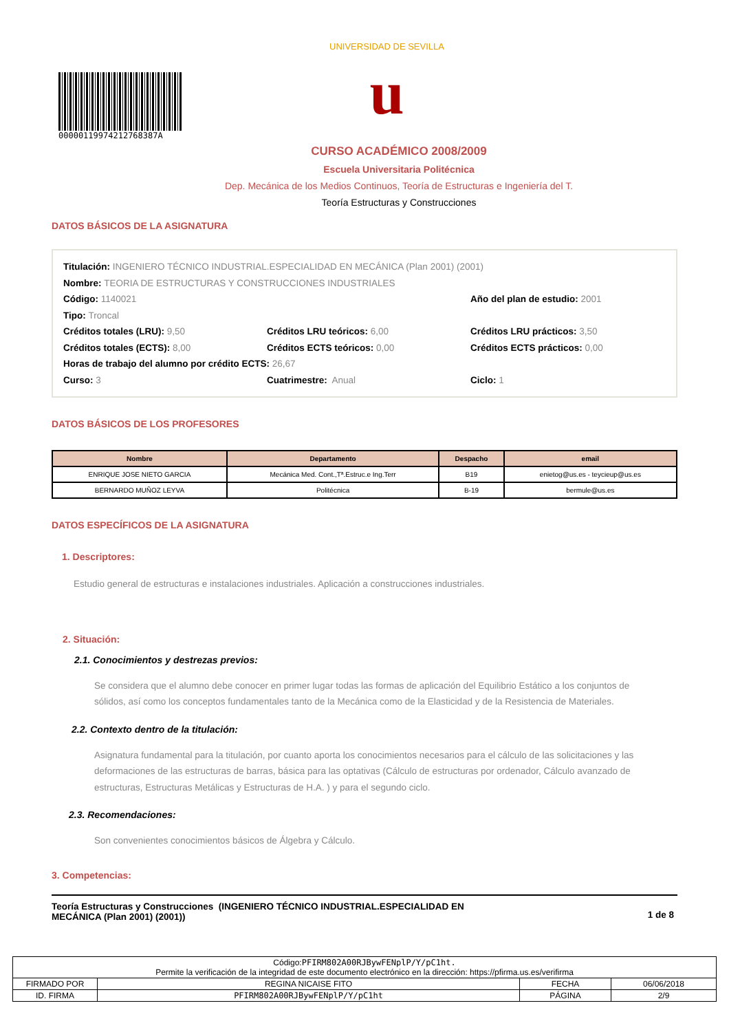0000011997421276838​7A
UNIVERSIDAD DE SEVILLA
u
CURSO ACADÉMICO 2008/2009
Escuela Universitaria Politécnica
Dep. Mecánica de los Medios Continuos, Teoría de Estructuras e Ingeniería del T.
Teoría Estructuras y Construcciones
DATOS BÁSICOS DE LA ASIGNATURA
Titulación: INGENIERO TÉCNICO INDUSTRIAL.ESPECIALIDAD EN MECÁNICA (Plan 2001) (2001)
Nombre: TEORIA DE ESTRUCTURAS Y CONSTRUCCIONES INDUSTRIALES
Código: 1140021 Año del plan de estudio: 2001
Tipo: Troncal
Créditos totales (LRU): 9,50 Créditos LRU teóricos: 6,00 Créditos LRU prácticos: 3,50
Créditos totales (ECTS): 8,00 Créditos ECTS teóricos: 0,00 Créditos ECTS prácticos: 0,00
Horas de trabajo del alumno por crédito ECTS: 26,67
Curso: 3 Cuatrimestre: Anual Ciclo: 1
DATOS BÁSICOS DE LOS PROFESORES
| Nombre | Departamento | Despacho | email |
| --- | --- | --- | --- |
| ENRIQUE JOSE NIETO GARCIA | Mecánica Med. Cont.,Tª.Estruc.e Ing.Terr | B19 | enietog@us.es - teycieup@us.es |
| BERNARDO MUÑOZ LEYVA | Politécnica | B-19 | bermule@us.es |
DATOS ESPECÍFICOS DE LA ASIGNATURA
1. Descriptores:
Estudio general de estructuras e instalaciones industriales. Aplicación a construcciones industriales.
2. Situación:
2.1. Conocimientos y destrezas previos:
Se considera que el alumno debe conocer en primer lugar todas las formas de aplicación del Equilibrio Estático a los conjuntos de sólidos, así como los conceptos fundamentales tanto de la Mecánica como de la Elasticidad y de la Resistencia de Materiales.
2.2. Contexto dentro de la titulación:
Asignatura fundamental para la titulación, por cuanto aporta los conocimientos necesarios para el cálculo de las solicitaciones y las deformaciones de las estructuras de barras, básica para las optativas (Cálculo de estructuras por ordenador, Cálculo avanzado de estructuras, Estructuras Metálicas y Estructuras de H.A. ) y para el segundo ciclo.
2.3. Recomendaciones:
Son convenientes conocimientos básicos de Álgebra y Cálculo.
3. Competencias:
Teoría Estructuras y Construcciones (INGENIERO TÉCNICO INDUSTRIAL.ESPECIALIDAD EN
MECÁNICA (Plan 2001) (2001))
1 de 8
| Código: PFIRM802A00RJBywFENplP/Y/pC1ht. Permite la verificación de la integridad de este documento electrónico en la dirección: https://pfirma.us.es/verifirma | | | |
| FIRMADO POR | REGINA NICAISE FITO | FECHA | 06/06/2018 |
| ID. FIRMA | PFIRM802A00RJBywFENplP/Y/pC1ht | PÁGINA | 2/9 |